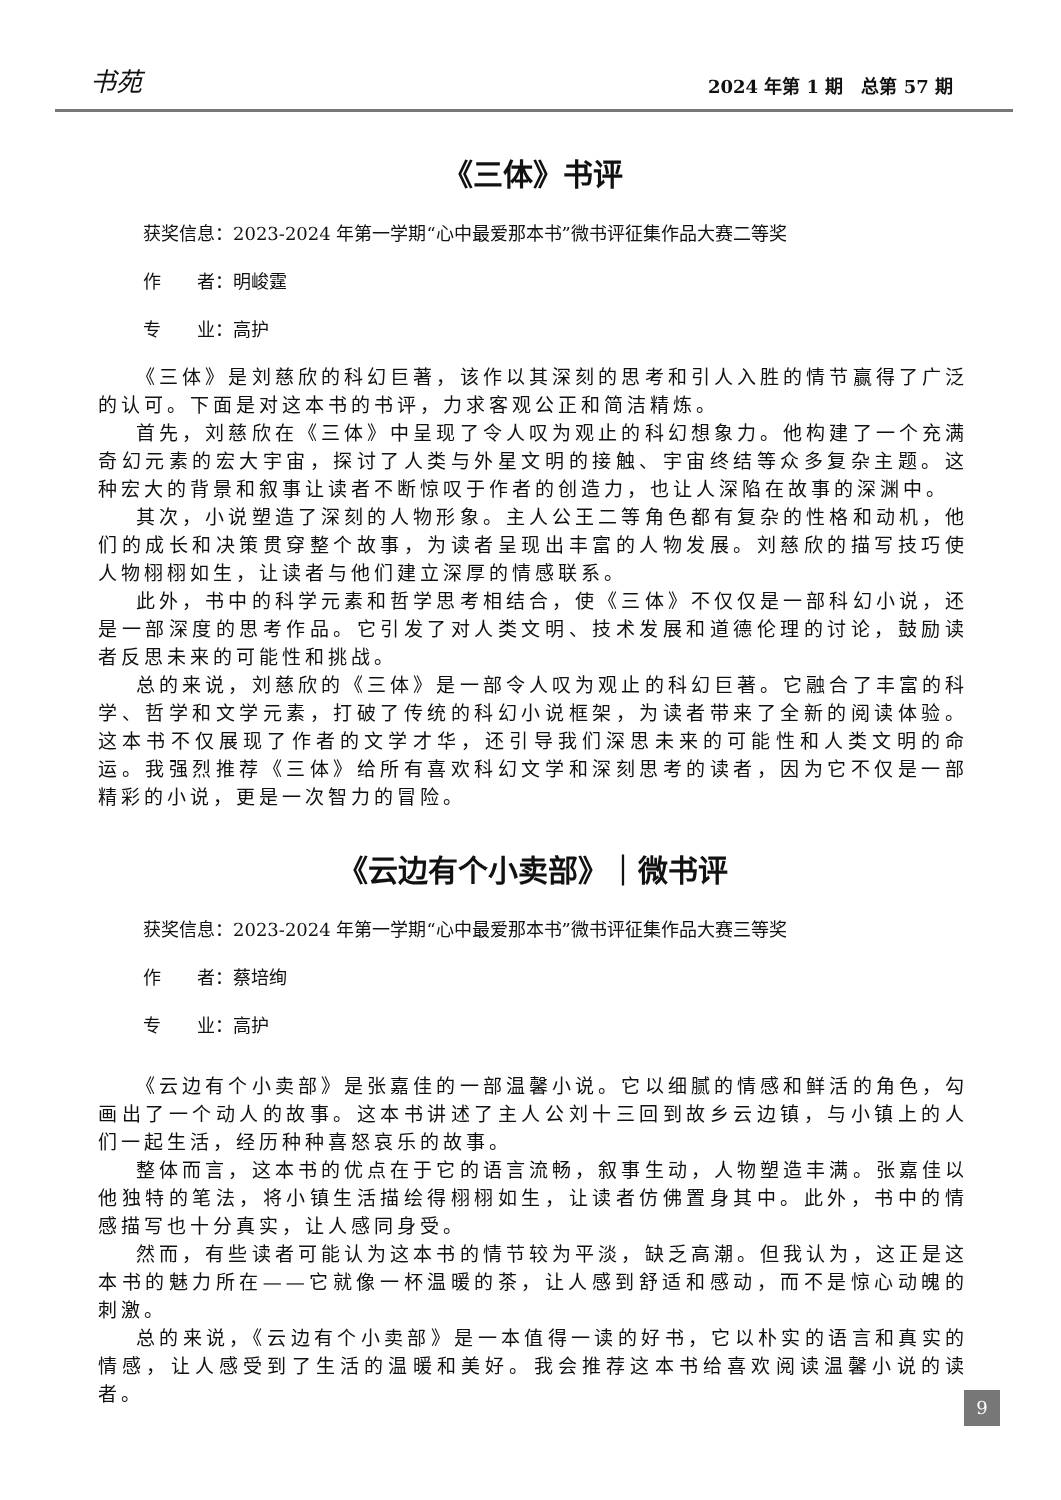书苑 2024 年第 1 期　总第 57 期
《三体》书评
获奖信息：2023-2024 年第一学期“心中最爱那本书”微书评征集作品大赛二等奖
作　　者：明峻霆
专　　业：高护
《三体》是刘慈欣的科幻巨著，该作以其深刻的思考和引人入胜的情节赢得了广泛的认可。下面是对这本书的书评，力求客观公正和简洁精炼。
首先，刘慈欣在《三体》中呈现了令人叹为观止的科幻想象力。他构建了一个充满奇幻元素的宏大宇宙，探讨了人类与外星文明的接触、宇宙终结等众多复杂主题。这种宏大的背景和叙事让读者不断惊叹于作者的创造力，也让人深陷在故事的深渊中。
其次，小说塑造了深刻的人物形象。主人公王二等角色都有复杂的性格和动机，他们的成长和决策贯穿整个故事，为读者呈现出丰富的人物发展。刘慈欣的描写技巧使人物栩栩如生，让读者与他们建立深厚的情感联系。
此外，书中的科学元素和哲学思考相结合，使《三体》不仅仅是一部科幻小说，还是一部深度的思考作品。它引发了对人类文明、技术发展和道德伦理的讨论，鼓励读者反思未来的可能性和挑战。
总的来说，刘慈欣的《三体》是一部令人叹为观止的科幻巨著。它融合了丰富的科学、哲学和文学元素，打破了传统的科幻小说框架，为读者带来了全新的阅读体验。这本书不仅展现了作者的文学才华，还引导我们深思未来的可能性和人类文明的命运。我强烈推荐《三体》给所有喜欢科幻文学和深刻思考的读者，因为它不仅是一部精彩的小说，更是一次智力的冒险。
《云边有个小卖部》｜微书评
获奖信息：2023-2024 年第一学期“心中最爱那本书”微书评征集作品大赛三等奖
作　　者：蔡培绚
专　　业：高护
《云边有个小卖部》是张嘉佳的一部温馨小说。它以细腻的情感和鲜活的角色，勾画出了一个动人的故事。这本书讲述了主人公刘十三回到故乡云边镇，与小镇上的人们一起生活，经历种种喜怒哀乐的故事。
整体而言，这本书的优点在于它的语言流畅，叙事生动，人物塑造丰满。张嘉佳以他独特的笔法，将小镇生活描绘得栩栩如生，让读者仿佛置身其中。此外，书中的情感描写也十分真实，让人感同身受。
然而，有些读者可能认为这本书的情节较为平淡，缺乏高潮。但我认为，这正是这本书的魅力所在——它就像一杯温暖的茶，让人感到舒适和感动，而不是惊心动魄的刺激。
总的来说，《云边有个小卖部》是一本值得一读的好书，它以朴实的语言和真实的情感，让人感受到了生活的温暖和美好。我会推荐这本书给喜欢阅读温馨小说的读者。
9